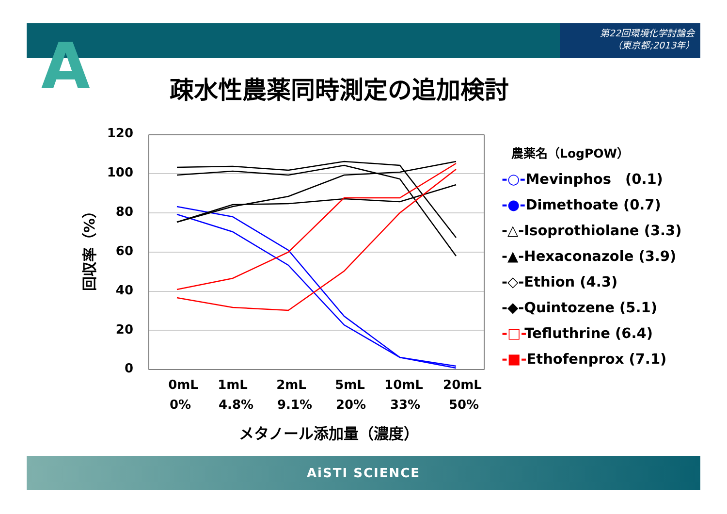第22回環境化学討論会
（東京都;2013年）
A 疎水性農薬同時測定の追加検討
120
100
80
60
40
20
0
0mL
1mL
2mL
5mL
10mL
20mL
0%
4.8%
9.1%
20%
33%
50%
メタノール添加量（濃度）
回収率（%）
農薬名（LogPOW）
-○-Mevinphos　(0.1)
-●-Dimethoate (0.7)
-△-Isoprothiolane (3.3)
-▲-Hexaconazole (3.9)
-◇-Ethion (4.3)
-◆-Quintozene (5.1)
-□-Tefluthrine (6.4)
-■-Ethofenprox (7.1)
AiSTI SCIENCE